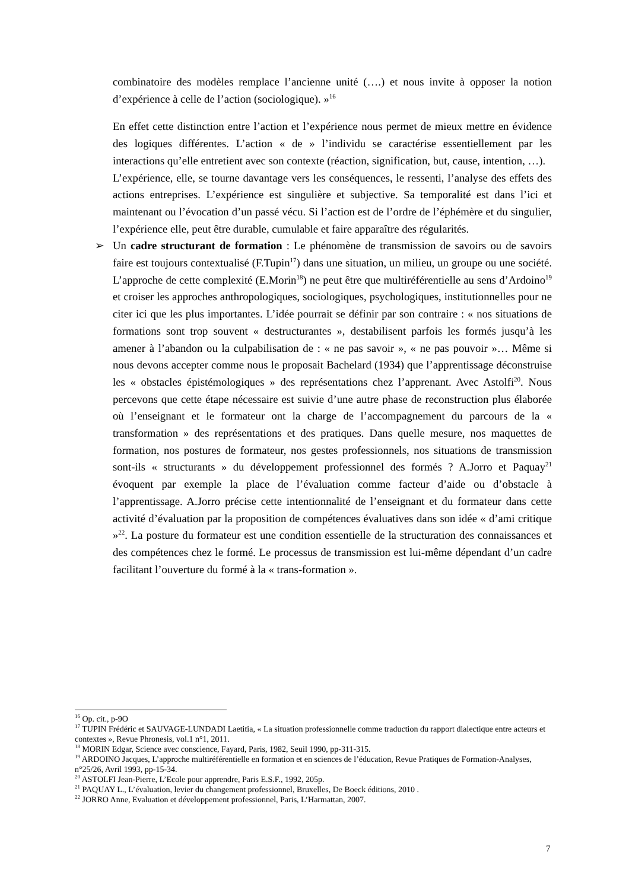combinatoire des modèles remplace l’ancienne unité (….) et nous invite à opposer la notion d’expérience à celle de l’action (sociologique). »<sup>16</sup>
En effet cette distinction entre l’action et l’expérience nous permet de mieux mettre en évidence des logiques différentes. L’action « de » l’individu se caractérise essentiellement par les interactions qu’elle entretient avec son contexte (réaction, signification, but, cause, intention, …).
L’expérience, elle, se tourne davantage vers les conséquences, le ressenti, l’analyse des effets des actions entreprises. L’expérience est singulière et subjective. Sa temporalité est dans l’ici et maintenant ou l’évocation d’un passé vécu. Si l’action est de l’ordre de l’éphémère et du singulier, l’expérience elle, peut être durable, cumulable et faire apparaître des régularités.
➢ Un cadre structurant de formation : Le phénomène de transmission de savoirs ou de savoirs faire est toujours contextualisé (F.Tupin<sup>17</sup>) dans une situation, un milieu, un groupe ou une société. L’approche de cette complexité (E.Morin<sup>18</sup>) ne peut être que multiréférentielle au sens d’Ardoino<sup>19</sup> et croiser les approches anthropologiques, sociologiques, psychologiques, institutionnelles pour ne citer ici que les plus importantes. L’idée pourrait se définir par son contraire : « nos situations de formations sont trop souvent « destructurantes », destabilisent parfois les formés jusqu’à les amener à l’abandon ou la culpabilisation de : « ne pas savoir », « ne pas pouvoir »… Même si nous devons accepter comme nous le proposait Bachelard (1934) que l’apprentissage déconstruise les « obstacles épistémologiques » des représentations chez l’apprenant. Avec Astolfi<sup>20</sup>. Nous percevons que cette étape nécessaire est suivie d’une autre phase de reconstruction plus élaborée où l’enseignant et le formateur ont la charge de l’accompagnement du parcours de la « transformation » des représentations et des pratiques. Dans quelle mesure, nos maquettes de formation, nos postures de formateur, nos gestes professionnels, nos situations de transmission sont-ils « structurants » du développement professionnel des formés ? A.Jorro et Paquay<sup>21</sup> évoquent par exemple la place de l’évaluation comme facteur d’aide ou d’obstacle à l’apprentissage. A.Jorro précise cette intentionnalité de l’enseignant et du formateur dans cette activité d’évaluation par la proposition de compétences évaluatives dans son idée « d’ami critique »<sup>22</sup>. La posture du formateur est une condition essentielle de la structuration des connaissances et des compétences chez le formé. Le processus de transmission est lui-même dépendant d’un cadre facilitant l’ouverture du formé à la « trans-formation ».
<sup>16</sup> Op. cit., p-9O
<sup>17</sup> TUPIN Frédéric et SAUVAGE-LUNDADI Laetitia, « La situation professionnelle comme traduction du rapport dialectique entre acteurs et contextes », Revue Phronesis, vol.1 n°1, 2011.
<sup>18</sup> MORIN Edgar, Science avec conscience, Fayard, Paris, 1982, Seuil 1990, pp-311-315.
<sup>19</sup> ARDOINO Jacques, L’approche multiréférentielle en formation et en sciences de l’éducation, Revue Pratiques de Formation-Analyses, n°25/26, Avril 1993, pp-15-34.
<sup>20</sup> ASTOLFI Jean-Pierre, L’Ecole pour apprendre, Paris E.S.F., 1992, 205p.
<sup>21</sup> PAQUAY L., L’évaluation, levier du changement professionnel, Bruxelles, De Boeck éditions, 2010 .
<sup>22</sup> JORRO Anne, Evaluation et développement professionnel, Paris, L’Harmattan, 2007.
7